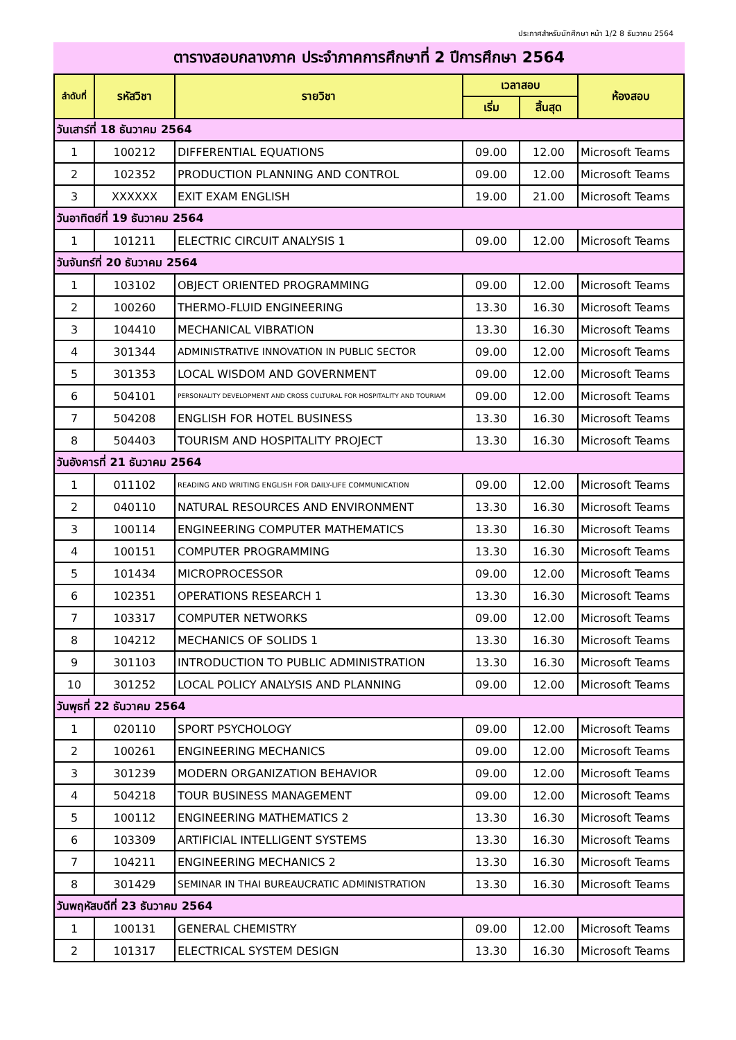ประกาศสำหรับนักศึกษา หน้า 1/2 8 ธันวาคม 2564
ตารางสอบกลางภาค ประจำภาคการศึกษาที่ 2 ปีการศึกษา 2564
| ลำดับที่ | รหัสวิชา | รายวิชา | เวลาสอบ | | ห้องสอบ |
| --- | --- | --- | --- | --- | --- |
| | | | เริ่ม | สิ้นสุด | |
| วันเสาร์ที่ 18 ธันวาคม 2564 | | | | | |
| 1 | 100212 | DIFFERENTIAL EQUATIONS | 09.00 | 12.00 | Microsoft Teams |
| 2 | 102352 | PRODUCTION PLANNING AND CONTROL | 09.00 | 12.00 | Microsoft Teams |
| 3 | XXXXXX | EXIT EXAM ENGLISH | 19.00 | 21.00 | Microsoft Teams |
| วันอาทิตย์ที่ 19 ธันวาคม 2564 | | | | | |
| 1 | 101211 | ELECTRIC CIRCUIT ANALYSIS 1 | 09.00 | 12.00 | Microsoft Teams |
| วันจันทร์ที่ 20 ธันวาคม 2564 | | | | | |
| 1 | 103102 | OBJECT ORIENTED PROGRAMMING | 09.00 | 12.00 | Microsoft Teams |
| 2 | 100260 | THERMO-FLUID ENGINEERING | 13.30 | 16.30 | Microsoft Teams |
| 3 | 104410 | MECHANICAL VIBRATION | 13.30 | 16.30 | Microsoft Teams |
| 4 | 301344 | ADMINISTRATIVE INNOVATION IN PUBLIC SECTOR | 09.00 | 12.00 | Microsoft Teams |
| 5 | 301353 | LOCAL WISDOM AND GOVERNMENT | 09.00 | 12.00 | Microsoft Teams |
| 6 | 504101 | PERSONALITY DEVELOPMENT AND CROSS CULTURAL FOR HOSPITALITY AND TOURIAM | 09.00 | 12.00 | Microsoft Teams |
| 7 | 504208 | ENGLISH FOR HOTEL BUSINESS | 13.30 | 16.30 | Microsoft Teams |
| 8 | 504403 | TOURISM AND HOSPITALITY PROJECT | 13.30 | 16.30 | Microsoft Teams |
| วันอังคารที่ 21 ธันวาคม 2564 | | | | | |
| 1 | 011102 | READING AND WRITING ENGLISH FOR DAILY-LIFE COMMUNICATION | 09.00 | 12.00 | Microsoft Teams |
| 2 | 040110 | NATURAL RESOURCES AND ENVIRONMENT | 13.30 | 16.30 | Microsoft Teams |
| 3 | 100114 | ENGINEERING COMPUTER MATHEMATICS | 13.30 | 16.30 | Microsoft Teams |
| 4 | 100151 | COMPUTER PROGRAMMING | 13.30 | 16.30 | Microsoft Teams |
| 5 | 101434 | MICROPROCESSOR | 09.00 | 12.00 | Microsoft Teams |
| 6 | 102351 | OPERATIONS RESEARCH 1 | 13.30 | 16.30 | Microsoft Teams |
| 7 | 103317 | COMPUTER NETWORKS | 09.00 | 12.00 | Microsoft Teams |
| 8 | 104212 | MECHANICS OF SOLIDS 1 | 13.30 | 16.30 | Microsoft Teams |
| 9 | 301103 | INTRODUCTION TO PUBLIC ADMINISTRATION | 13.30 | 16.30 | Microsoft Teams |
| 10 | 301252 | LOCAL POLICY ANALYSIS AND PLANNING | 09.00 | 12.00 | Microsoft Teams |
| วันพุธที่ 22 ธันวาคม 2564 | | | | | |
| 1 | 020110 | SPORT PSYCHOLOGY | 09.00 | 12.00 | Microsoft Teams |
| 2 | 100261 | ENGINEERING MECHANICS | 09.00 | 12.00 | Microsoft Teams |
| 3 | 301239 | MODERN ORGANIZATION BEHAVIOR | 09.00 | 12.00 | Microsoft Teams |
| 4 | 504218 | TOUR BUSINESS MANAGEMENT | 09.00 | 12.00 | Microsoft Teams |
| 5 | 100112 | ENGINEERING MATHEMATICS 2 | 13.30 | 16.30 | Microsoft Teams |
| 6 | 103309 | ARTIFICIAL INTELLIGENT SYSTEMS | 13.30 | 16.30 | Microsoft Teams |
| 7 | 104211 | ENGINEERING MECHANICS 2 | 13.30 | 16.30 | Microsoft Teams |
| 8 | 301429 | SEMINAR IN THAI BUREAUCRATIC ADMINISTRATION | 13.30 | 16.30 | Microsoft Teams |
| วันพฤหัสบดีที่ 23 ธันวาคม 2564 | | | | | |
| 1 | 100131 | GENERAL CHEMISTRY | 09.00 | 12.00 | Microsoft Teams |
| 2 | 101317 | ELECTRICAL SYSTEM DESIGN | 13.30 | 16.30 | Microsoft Teams |